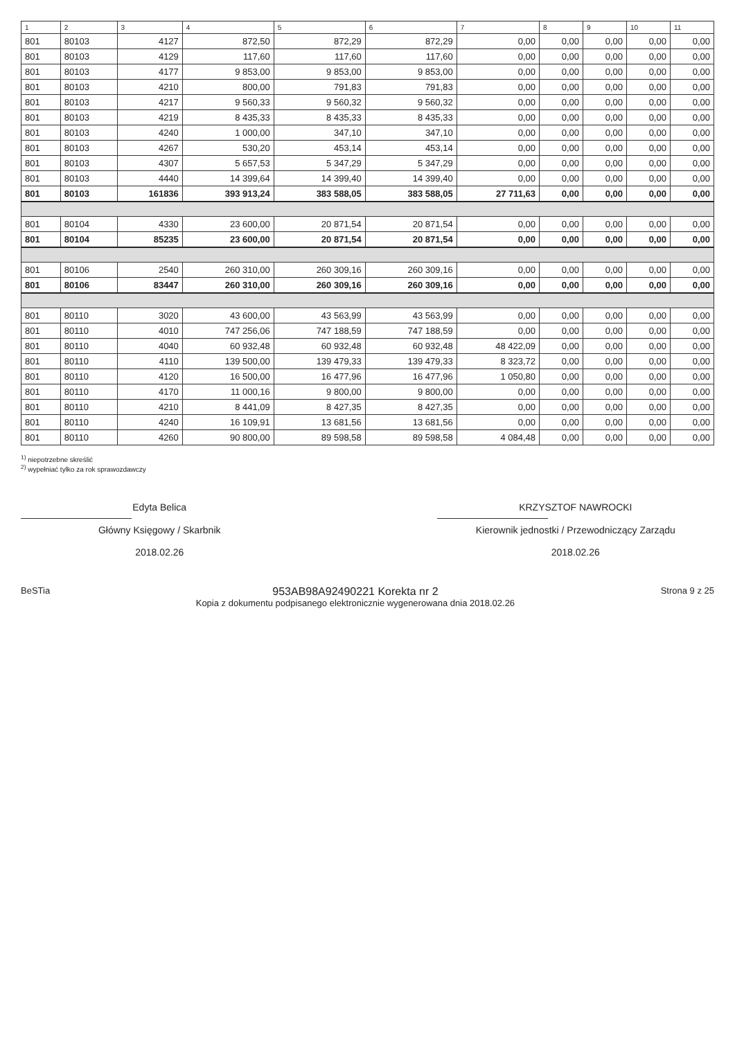| 1 | 2 | 3 | 4 | 5 | 6 | 7 | 8 | 9 | 10 | 11 |
| --- | --- | --- | --- | --- | --- | --- | --- | --- | --- | --- |
| 801 | 80103 | 4127 | 872,50 | 872,29 | 872,29 | 0,00 | 0,00 | 0,00 | 0,00 | 0,00 |
| 801 | 80103 | 4129 | 117,60 | 117,60 | 117,60 | 0,00 | 0,00 | 0,00 | 0,00 | 0,00 |
| 801 | 80103 | 4177 | 9 853,00 | 9 853,00 | 9 853,00 | 0,00 | 0,00 | 0,00 | 0,00 | 0,00 |
| 801 | 80103 | 4210 | 800,00 | 791,83 | 791,83 | 0,00 | 0,00 | 0,00 | 0,00 | 0,00 |
| 801 | 80103 | 4217 | 9 560,33 | 9 560,32 | 9 560,32 | 0,00 | 0,00 | 0,00 | 0,00 | 0,00 |
| 801 | 80103 | 4219 | 8 435,33 | 8 435,33 | 8 435,33 | 0,00 | 0,00 | 0,00 | 0,00 | 0,00 |
| 801 | 80103 | 4240 | 1 000,00 | 347,10 | 347,10 | 0,00 | 0,00 | 0,00 | 0,00 | 0,00 |
| 801 | 80103 | 4267 | 530,20 | 453,14 | 453,14 | 0,00 | 0,00 | 0,00 | 0,00 | 0,00 |
| 801 | 80103 | 4307 | 5 657,53 | 5 347,29 | 5 347,29 | 0,00 | 0,00 | 0,00 | 0,00 | 0,00 |
| 801 | 80103 | 4440 | 14 399,64 | 14 399,40 | 14 399,40 | 0,00 | 0,00 | 0,00 | 0,00 | 0,00 |
| 801 | 80103 | 161836 | 393 913,24 | 383 588,05 | 383 588,05 | 27 711,63 | 0,00 | 0,00 | 0,00 | 0,00 |
| 801 | 80104 | 4330 | 23 600,00 | 20 871,54 | 20 871,54 | 0,00 | 0,00 | 0,00 | 0,00 | 0,00 |
| 801 | 80104 | 85235 | 23 600,00 | 20 871,54 | 20 871,54 | 0,00 | 0,00 | 0,00 | 0,00 | 0,00 |
| 801 | 80106 | 2540 | 260 310,00 | 260 309,16 | 260 309,16 | 0,00 | 0,00 | 0,00 | 0,00 | 0,00 |
| 801 | 80106 | 83447 | 260 310,00 | 260 309,16 | 260 309,16 | 0,00 | 0,00 | 0,00 | 0,00 | 0,00 |
| 801 | 80110 | 3020 | 43 600,00 | 43 563,99 | 43 563,99 | 0,00 | 0,00 | 0,00 | 0,00 | 0,00 |
| 801 | 80110 | 4010 | 747 256,06 | 747 188,59 | 747 188,59 | 0,00 | 0,00 | 0,00 | 0,00 | 0,00 |
| 801 | 80110 | 4040 | 60 932,48 | 60 932,48 | 60 932,48 | 48 422,09 | 0,00 | 0,00 | 0,00 | 0,00 |
| 801 | 80110 | 4110 | 139 500,00 | 139 479,33 | 139 479,33 | 8 323,72 | 0,00 | 0,00 | 0,00 | 0,00 |
| 801 | 80110 | 4120 | 16 500,00 | 16 477,96 | 16 477,96 | 1 050,80 | 0,00 | 0,00 | 0,00 | 0,00 |
| 801 | 80110 | 4170 | 11 000,16 | 9 800,00 | 9 800,00 | 0,00 | 0,00 | 0,00 | 0,00 | 0,00 |
| 801 | 80110 | 4210 | 8 441,09 | 8 427,35 | 8 427,35 | 0,00 | 0,00 | 0,00 | 0,00 | 0,00 |
| 801 | 80110 | 4240 | 16 109,91 | 13 681,56 | 13 681,56 | 0,00 | 0,00 | 0,00 | 0,00 | 0,00 |
| 801 | 80110 | 4260 | 90 800,00 | 89 598,58 | 89 598,58 | 4 084,48 | 0,00 | 0,00 | 0,00 | 0,00 |
<sup>1)</sup> niepotrzebne skreślić
<sup>2)</sup> wypełniać tylko za rok sprawozdawczy
Edyta Belica
Główny Księgowy / Skarbnik
2018.02.26
KRZYSZTOF NAWROCKI
Kierownik jednostki / Przewodniczący Zarządu
2018.02.26
BeSTia
953AB98A92490221 Korekta nr 2
Kopia z dokumentu podpisanego elektronicznie wygenerowana dnia 2018.02.26
Strona 9 z 25